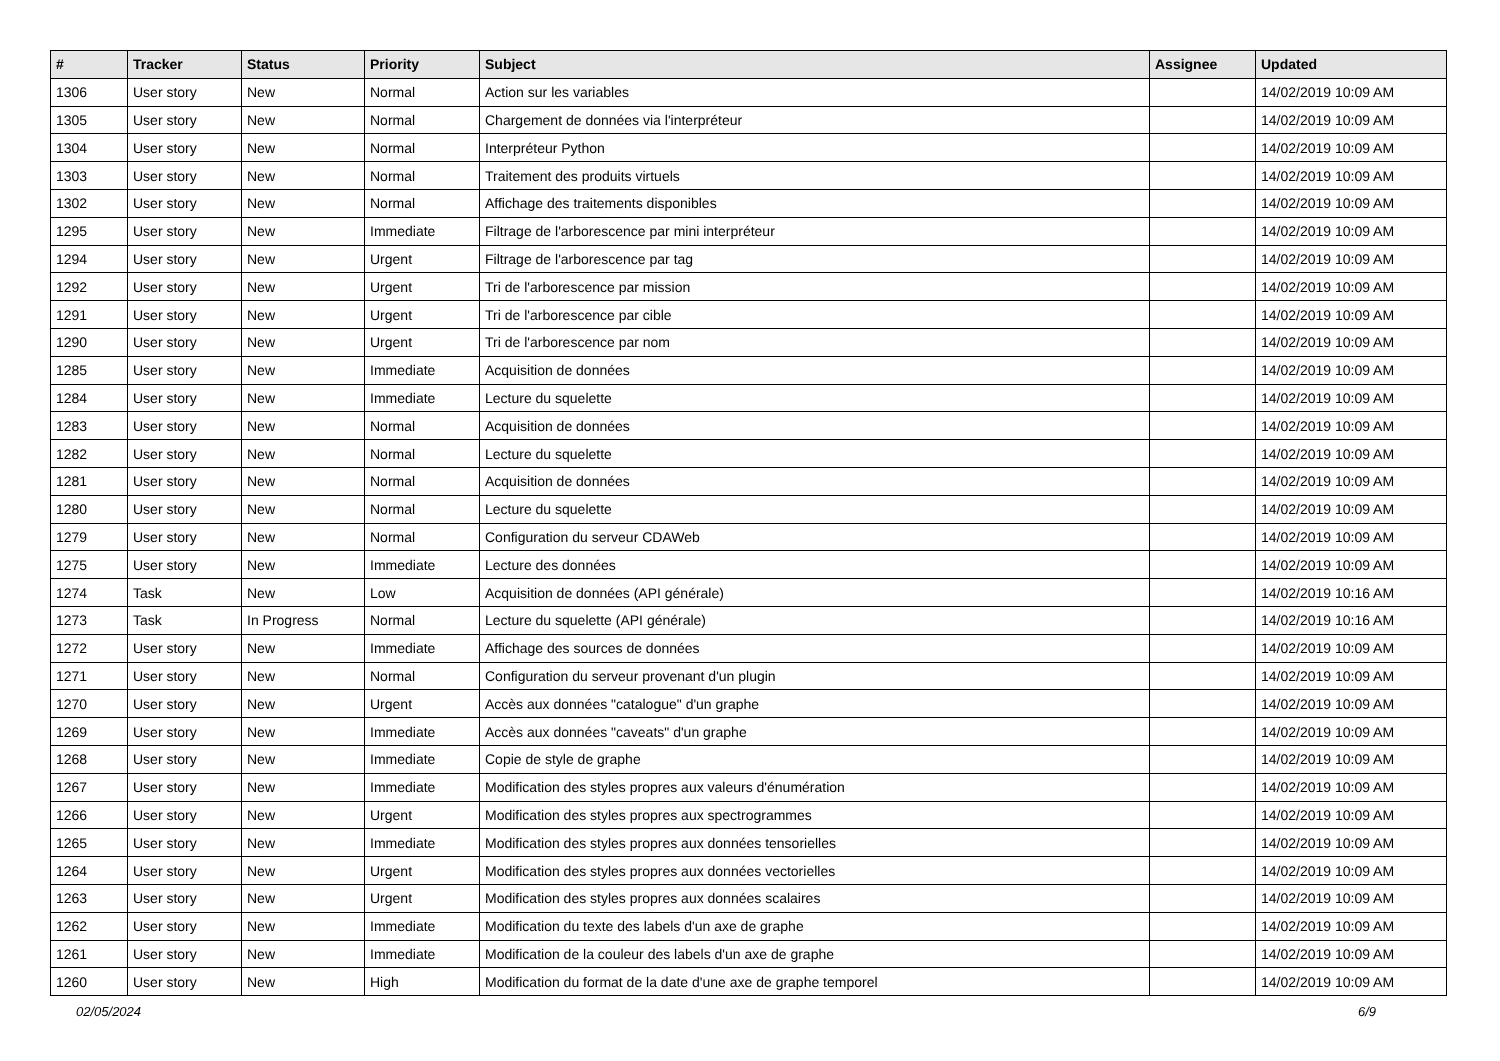| # | Tracker | Status | Priority | Subject | Assignee | Updated |
| --- | --- | --- | --- | --- | --- | --- |
| 1306 | User story | New | Normal | Action sur les variables | | 14/02/2019 10:09 AM |
| 1305 | User story | New | Normal | Chargement de données via l'interpréteur | | 14/02/2019 10:09 AM |
| 1304 | User story | New | Normal | Interpréteur Python | | 14/02/2019 10:09 AM |
| 1303 | User story | New | Normal | Traitement des produits virtuels | | 14/02/2019 10:09 AM |
| 1302 | User story | New | Normal | Affichage des traitements disponibles | | 14/02/2019 10:09 AM |
| 1295 | User story | New | Immediate | Filtrage de l'arborescence par mini interpréteur | | 14/02/2019 10:09 AM |
| 1294 | User story | New | Urgent | Filtrage de l'arborescence par tag | | 14/02/2019 10:09 AM |
| 1292 | User story | New | Urgent | Tri de l'arborescence par mission | | 14/02/2019 10:09 AM |
| 1291 | User story | New | Urgent | Tri de l'arborescence par cible | | 14/02/2019 10:09 AM |
| 1290 | User story | New | Urgent | Tri de l'arborescence par nom | | 14/02/2019 10:09 AM |
| 1285 | User story | New | Immediate | Acquisition de données | | 14/02/2019 10:09 AM |
| 1284 | User story | New | Immediate | Lecture du squelette | | 14/02/2019 10:09 AM |
| 1283 | User story | New | Normal | Acquisition de données | | 14/02/2019 10:09 AM |
| 1282 | User story | New | Normal | Lecture du squelette | | 14/02/2019 10:09 AM |
| 1281 | User story | New | Normal | Acquisition de données | | 14/02/2019 10:09 AM |
| 1280 | User story | New | Normal | Lecture du squelette | | 14/02/2019 10:09 AM |
| 1279 | User story | New | Normal | Configuration du serveur CDAWeb | | 14/02/2019 10:09 AM |
| 1275 | User story | New | Immediate | Lecture des données | | 14/02/2019 10:09 AM |
| 1274 | Task | New | Low | Acquisition de données (API générale) | | 14/02/2019 10:16 AM |
| 1273 | Task | In Progress | Normal | Lecture du squelette (API générale) | | 14/02/2019 10:16 AM |
| 1272 | User story | New | Immediate | Affichage des sources de données | | 14/02/2019 10:09 AM |
| 1271 | User story | New | Normal | Configuration du serveur provenant d'un plugin | | 14/02/2019 10:09 AM |
| 1270 | User story | New | Urgent | Accès aux données "catalogue" d'un graphe | | 14/02/2019 10:09 AM |
| 1269 | User story | New | Immediate | Accès aux données "caveats" d'un graphe | | 14/02/2019 10:09 AM |
| 1268 | User story | New | Immediate | Copie de style de graphe | | 14/02/2019 10:09 AM |
| 1267 | User story | New | Immediate | Modification des styles propres aux valeurs d'énumération | | 14/02/2019 10:09 AM |
| 1266 | User story | New | Urgent | Modification des styles propres aux spectrogrammes | | 14/02/2019 10:09 AM |
| 1265 | User story | New | Immediate | Modification des styles propres aux données tensorielles | | 14/02/2019 10:09 AM |
| 1264 | User story | New | Urgent | Modification des styles propres aux données vectorielles | | 14/02/2019 10:09 AM |
| 1263 | User story | New | Urgent | Modification des styles propres aux données scalaires | | 14/02/2019 10:09 AM |
| 1262 | User story | New | Immediate | Modification du texte des labels d'un axe de graphe | | 14/02/2019 10:09 AM |
| 1261 | User story | New | Immediate | Modification de la couleur des labels d'un axe de graphe | | 14/02/2019 10:09 AM |
| 1260 | User story | New | High | Modification du format de la date d'une axe de graphe temporel | | 14/02/2019 10:09 AM |
02/05/2024 6/9